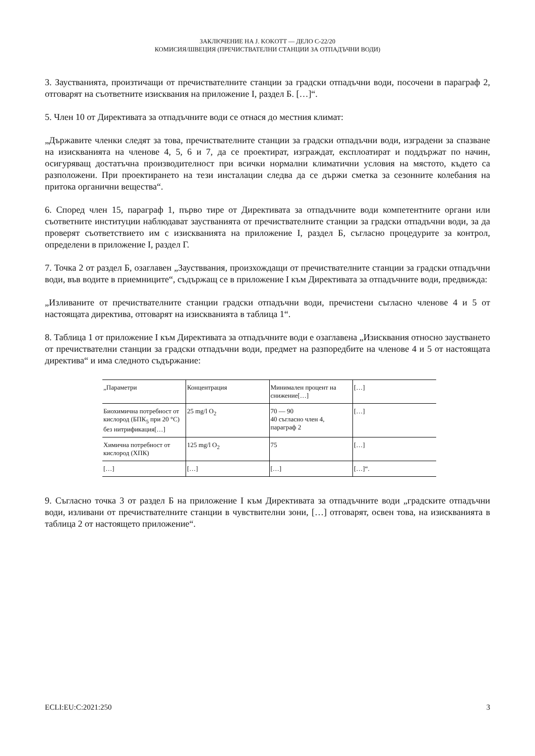ЗАКЛЮЧЕНИЕ НА J. KOKOTT — ДЕЛО C-22/20
КОМИСИЯ/ШВЕЦИЯ (ПРЕЧИСТВАТЕЛНИ СТАНЦИИ ЗА ОТПАДЪЧНИ ВОДИ)
3. Заустванията, произтичащи от пречиствателните станции за градски отпадъчни води, посочени в параграф 2, отговарят на съответните изисквания на приложение I, раздел Б. […]“.
5. Член 10 от Директивата за отпадъчните води се отнася до местния климат:
„Държавите членки следят за това, пречиствателните станции за градски отпадъчни води, изградени за спазване на изискванията на членове 4, 5, 6 и 7, да се проектират, изграждат, експлоатират и поддържат по начин, осигуряващ достатъчна производителност при всички нормални климатични условия на мястото, където са разположени. При проектирането на тези инсталации следва да се държи сметка за сезонните колебания на притока органични вещества“.
6. Според член 15, параграф 1, първо тире от Директивата за отпадъчните води компетентните органи или съответните институции наблюдават заустванията от пречиствателните станции за градски отпадъчни води, за да проверят съответствието им с изискванията на приложение I, раздел Б, съгласно процедурите за контрол, определени в приложение I, раздел Г.
7. Точка 2 от раздел Б, озаглавен „Заустввания, произхождащи от пречиствателните станции за градски отпадъчни води, във водите в приемниците“, съдържащ се в приложение I към Директивата за отпадъчните води, предвижда:
„Изливаните от пречиствателните станции градски отпадъчни води, пречистени съгласно членове 4 и 5 от настоящата директива, отговарят на изискванията в таблица 1“.
8. Таблица 1 от приложение I към Директивата за отпадъчните води е озаглавена „Изисквания относно заустването от пречиствателни станции за градски отпадъчни води, предмет на разпоредбите на членове 4 и 5 от настоящата директива“ и има следното съдържание:
| „Параметри | Концентрация | Минимален процент на снижение[…] | […] |
| Биохимична потребност от кислород (БПК<sub>5</sub> при 20 °C) без нитрификация[…] | 25 mg/l O<sub>2</sub> | 70 — 90 40 съгласно член 4, параграф 2 | […] |
| Химична потребност от кислород (ХПК) | 125 mg/l O<sub>2</sub> | 75 | […] |
| […] | […] | […] | […]“. |
9. Съгласно точка 3 от раздел Б на приложение I към Директивата за отпадъчните води „градските отпадъчни води, изливани от пречиствателните станции в чувствителни зони, […] отговарят, освен това, на изискванията в таблица 2 от настоящето приложение“.
ECLI:EU:C:2021:250 3